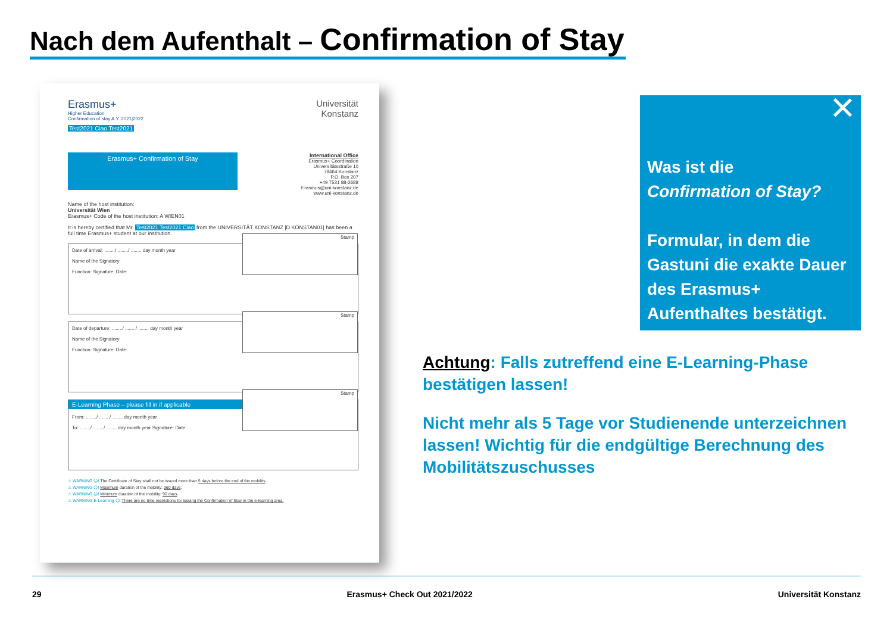Nach dem Aufenthalt – Confirmation of Stay
Erasmus+
Higher Education
Confirmation of stay A.Y. 2021|2022
Test2021 Ciao Test2021
Universität
Konstanz
Erasmus+ Confirmation of Stay
International Office
Erasmus+ Coordination
Universitätsstraße 10
78464 Konstanz
P.O. Box 207
+49 7531 88-2688
Erasmus@uni-konstanz.de
www.uni-konstanz.de
Name of the host institution:
Universität Wien
Erasmus+ Code of the host institution: A WIEN01
It is hereby certified that Mr. Test2021 Test2021 Ciao from the UNIVERSITÄT KONSTANZ |D KONSTAN01| has been a full time Erasmus+ student at our institution.
Stamp
Date of arrival: ......../ ......../ ........ day month year
Name of the Signatory:
Function: Signature: Date:
Stamp
Date of departure: ......../ ......../ ........ day month year
Name of the Signatory:
Function: Signature: Date:
Stamp
E-Learning Phase – please fill in if applicable
From: ......../ ......../ ........ day month year
To: ......../ ......../ ........ day month year Signature: Date:
⚠ WARNING ☹! The Certificate of Stay shall not be issued more than 5 days before the end of the mobility.
⚠ WARNING ☹! Maximum duration of the mobility: 360 days.
⚠ WARNING ☹! Minimum duration of the mobility: 90 days.
⚠ WARNING E-Learning ☹! There are no time restrictions for issuing the Confirmation of Stay in the e-learning area.
×
Was ist die
Confirmation of Stay?
Formular, in dem die Gastuni die exakte Dauer des Erasmus+ Aufenthaltes bestätigt.
Achtung: Falls zutreffend eine E-Learning-Phase bestätigen lassen!
Nicht mehr als 5 Tage vor Studienende unterzeichnen lassen! Wichtig für die endgültige Berechnung des Mobilitätszuschusses
29 Erasmus+ Check Out 2021/2022 Universität Konstanz